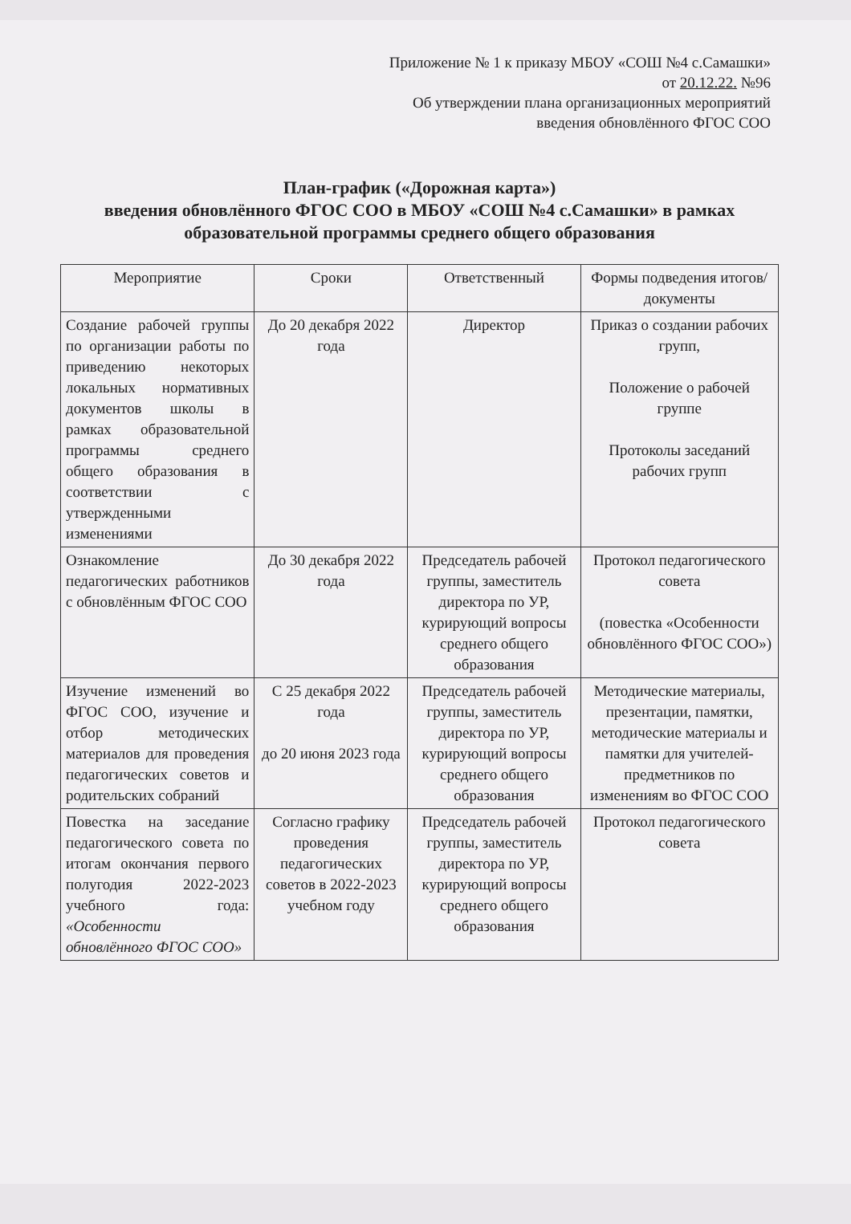Приложение № 1 к приказу МБОУ «СОШ №4 с.Самашки»
от 20.12.22. №96
Об утверждении плана организационных мероприятий
введения обновлённого ФГОС СОО
План-график («Дорожная карта»)
введения обновлённого ФГОС СОО в МБОУ «СОШ №4 с.Самашки» в рамках образовательной программы среднего общего образования
| Мероприятие | Сроки | Ответственный | Формы подведения итогов/документы |
| --- | --- | --- | --- |
| Создание рабочей группы по организации работы по приведению некоторых локальных нормативных документов школы в рамках образовательной программы среднего общего образования в соответствии с утвержденными изменениями | До 20 декабря 2022 года | Директор | Приказ о создании рабочих групп, Положение о рабочей группе Протоколы заседаний рабочих групп |
| Ознакомление педагогических работников с обновлённым ФГОС СОО | До 30 декабря 2022 года | Председатель рабочей группы, заместитель директора по УР, курирующий вопросы среднего общего образования | Протокол педагогического совета (повестка «Особенности обновлённого ФГОС СОО») |
| Изучение изменений во ФГОС СОО, изучение и отбор методических материалов для проведения педагогических советов и родительских собраний | С 25 декабря 2022 года до 20 июня 2023 года | Председатель рабочей группы, заместитель директора по УР, курирующий вопросы среднего общего образования | Методические материалы, презентации, памятки, методические материалы и памятки для учителей-предметников по изменениям во ФГОС СОО |
| Повестка на заседание педагогического совета по итогам окончания первого полугодия 2022-2023 учебного года: «Особенности обновлённого ФГОС СОО» | Согласно графику проведения педагогических советов в 2022-2023 учебном году | Председатель рабочей группы, заместитель директора по УР, курирующий вопросы среднего общего образования | Протокол педагогического совета |